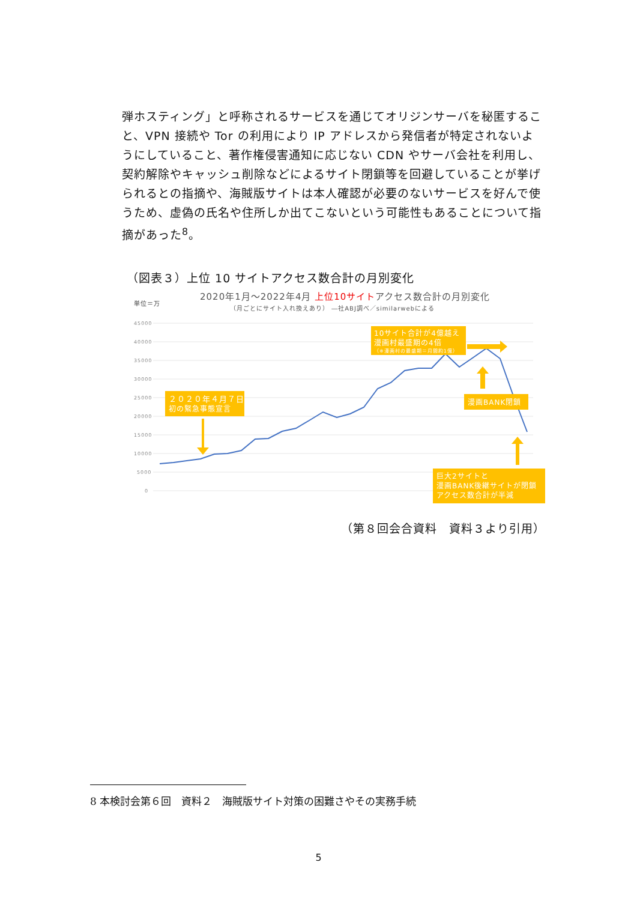弾ホスティング」と呼称されるサービスを通じてオリジンサーバを秘匿すること、VPN 接続や Tor の利用により IP アドレスから発信者が特定されないようにしていること、著作権侵害通知に応じない CDN やサーバ会社を利用し、契約解除やキャッシュ削除などによるサイト閉鎖等を回避していることが挙げられるとの指摘や、海賊版サイトは本人確認が必要のないサービスを好んで使うため、虚偽の氏名や住所しか出てこないという可能性もあることについて指摘があった<sup>8</sup>。
（図表３）上位 10 サイトアクセス数合計の月別変化
2020年1月～2022年4月 上位10サイトアクセス数合計の月別変化
単位＝万
（月ごとにサイト入れ換えあり） ―社ABJ調べ／similarwebによる
45000
40000
35000
30000
25000
20000
15000
10000
5000
0
10サイト合計が4億越え
漫画村最盛期の4倍
（※漫画村の最盛期＝月間約1億）
２０２０年４月７日
初の緊急事態宣言
漫画BANK閉鎖
巨大2サイトと
漫画BANK後継サイトが閉鎖
アクセス数合計が半減
（第８回会合資料　資料３より引用）
8 本検討会第６回　資料２　海賊版サイト対策の困難さやその実務手続
5